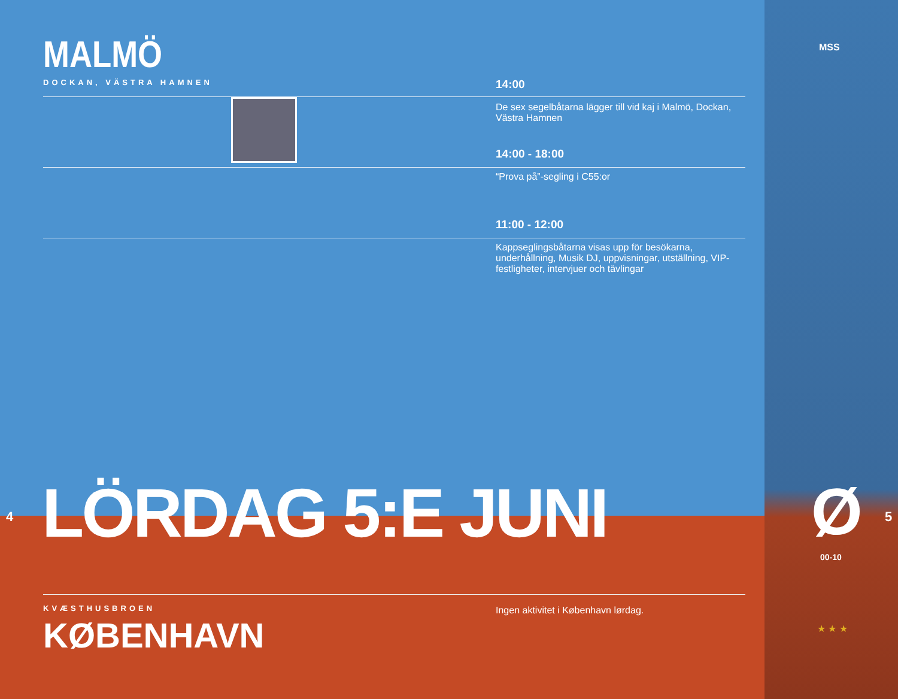MALMÖ
DOCKAN, VÄSTRA HAMNEN
14:00
De sex segelbåtarna lägger till vid kaj i Malmö, Dockan, Västra Hamnen
14:00 - 18:00
“Prova på”-segling i C55:or
11:00 - 12:00
Kappseglingsbåtarna visas upp för besökarna, underhållning, Musik DJ, uppvisningar, utställning, VIP-festligheter, intervjuer och tävlingar
LÖRDAG 5:E JUNI
4 5
Ø
00-10
MSS
★ ★ ★
KVÆSTHUSBROEN
KØBENHAVN
Ingen aktivitet i København lørdag.